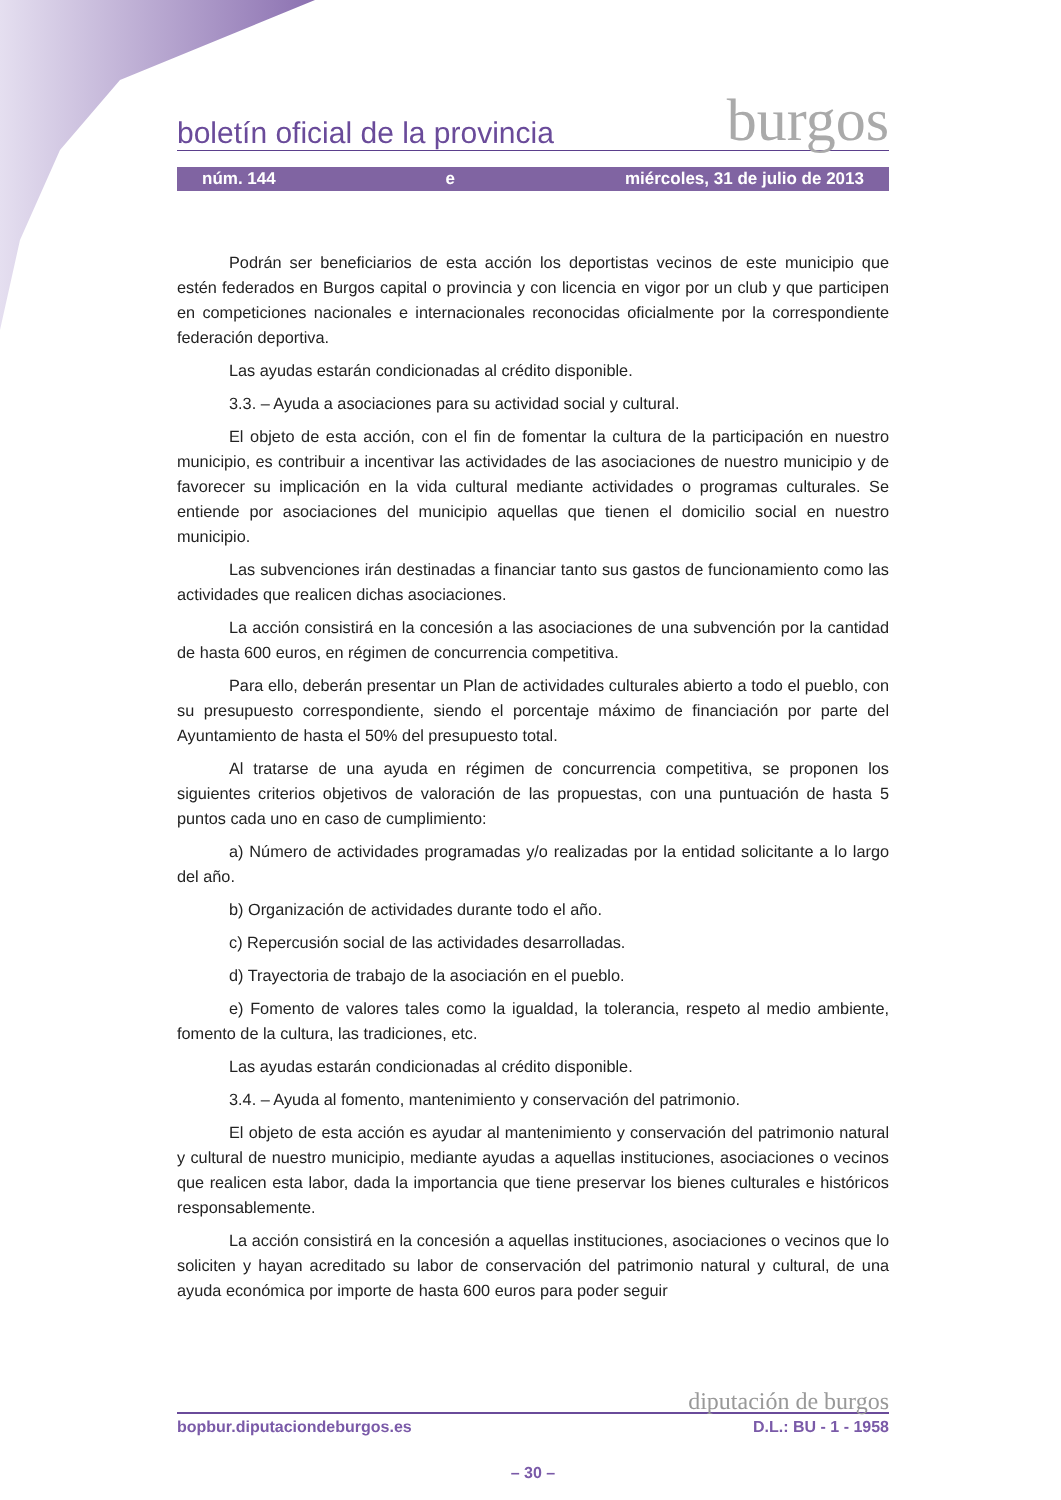boletín oficial de la provincia burgos
núm. 144 e miércoles, 31 de julio de 2013
Podrán ser beneficiarios de esta acción los deportistas vecinos de este municipio que estén federados en Burgos capital o provincia y con licencia en vigor por un club y que participen en competiciones nacionales e internacionales reconocidas oficialmente por la correspondiente federación deportiva.
Las ayudas estarán condicionadas al crédito disponible.
3.3. – Ayuda a asociaciones para su actividad social y cultural.
El objeto de esta acción, con el fin de fomentar la cultura de la participación en nuestro municipio, es contribuir a incentivar las actividades de las asociaciones de nuestro municipio y de favorecer su implicación en la vida cultural mediante actividades o programas culturales. Se entiende por asociaciones del municipio aquellas que tienen el domicilio social en nuestro municipio.
Las subvenciones irán destinadas a financiar tanto sus gastos de funcionamiento como las actividades que realicen dichas asociaciones.
La acción consistirá en la concesión a las asociaciones de una subvención por la cantidad de hasta 600 euros, en régimen de concurrencia competitiva.
Para ello, deberán presentar un Plan de actividades culturales abierto a todo el pueblo, con su presupuesto correspondiente, siendo el porcentaje máximo de financiación por parte del Ayuntamiento de hasta el 50% del presupuesto total.
Al tratarse de una ayuda en régimen de concurrencia competitiva, se proponen los siguientes criterios objetivos de valoración de las propuestas, con una puntuación de hasta 5 puntos cada uno en caso de cumplimiento:
a) Número de actividades programadas y/o realizadas por la entidad solicitante a lo largo del año.
b) Organización de actividades durante todo el año.
c) Repercusión social de las actividades desarrolladas.
d) Trayectoria de trabajo de la asociación en el pueblo.
e) Fomento de valores tales como la igualdad, la tolerancia, respeto al medio ambiente, fomento de la cultura, las tradiciones, etc.
Las ayudas estarán condicionadas al crédito disponible.
3.4. – Ayuda al fomento, mantenimiento y conservación del patrimonio.
El objeto de esta acción es ayudar al mantenimiento y conservación del patrimonio natural y cultural de nuestro municipio, mediante ayudas a aquellas instituciones, asociaciones o vecinos que realicen esta labor, dada la importancia que tiene preservar los bienes culturales e históricos responsablemente.
La acción consistirá en la concesión a aquellas instituciones, asociaciones o vecinos que lo soliciten y hayan acreditado su labor de conservación del patrimonio natural y cultural, de una ayuda económica por importe de hasta 600 euros para poder seguir
diputación de burgos
bopbur.diputaciondeburgos.es D.L.: BU - 1 - 1958
– 30 –